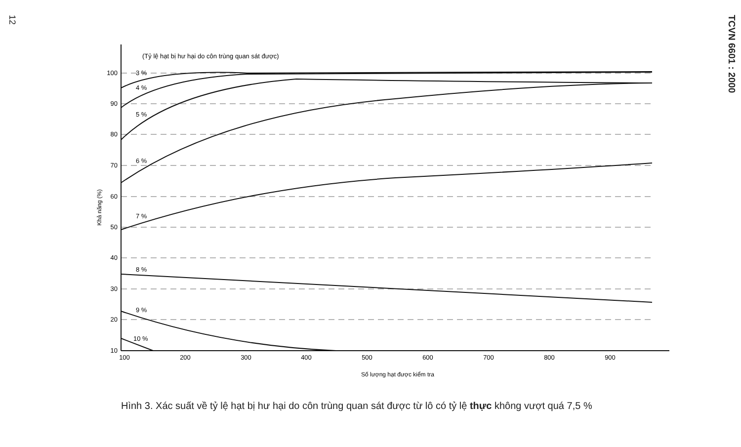12
TCVN 6601 : 2000
(Tỷ lệ hạt bị hư hại do côn trùng quan sát được)
100
90
80
70
60
50
40
30
20
10
3 %
4 %
5 %
6 %
7 %
8 %
9 %
10 %
100
200
300
400
500
600
700
800
900
Số lượng hạt được kiểm tra
Khả năng (%)
Hình 3. Xác suất về tỷ lệ hạt bị hư hại do côn trùng quan sát được từ lô có tỷ lệ thực không vượt quá 7,5 %